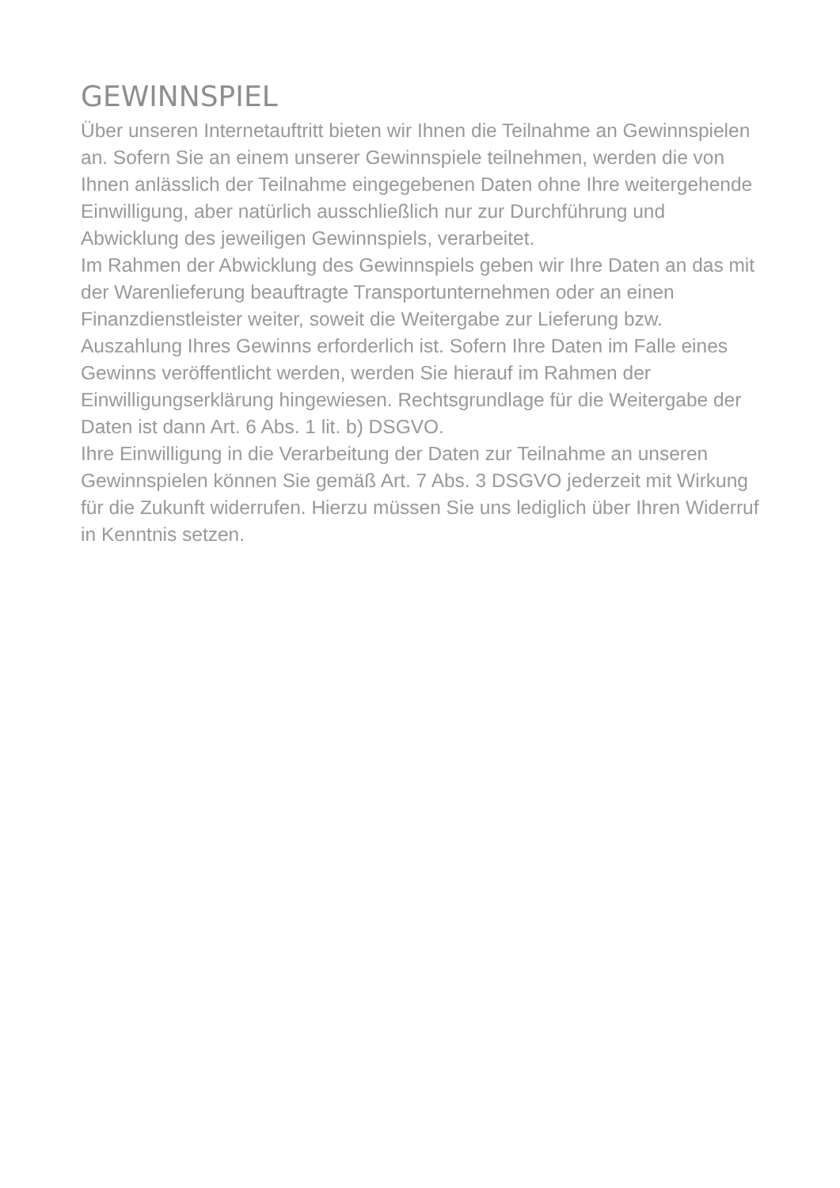GEWINNSPIEL
Über unseren Internetauftritt bieten wir Ihnen die Teilnahme an Gewinnspielen an. Sofern Sie an einem unserer Gewinnspiele teilnehmen, werden die von Ihnen anlässlich der Teilnahme eingegebenen Daten ohne Ihre weitergehende Einwilligung, aber natürlich ausschließlich nur zur Durchführung und Abwicklung des jeweiligen Gewinnspiels, verarbeitet.
Im Rahmen der Abwicklung des Gewinnspiels geben wir Ihre Daten an das mit der Warenlieferung beauftragte Transportunternehmen oder an einen Finanzdienstleister weiter, soweit die Weitergabe zur Lieferung bzw. Auszahlung Ihres Gewinns erforderlich ist. Sofern Ihre Daten im Falle eines Gewinns veröffentlicht werden, werden Sie hierauf im Rahmen der Einwilligungserklärung hingewiesen. Rechtsgrundlage für die Weitergabe der Daten ist dann Art. 6 Abs. 1 lit. b) DSGVO.
Ihre Einwilligung in die Verarbeitung der Daten zur Teilnahme an unseren Gewinnspielen können Sie gemäß Art. 7 Abs. 3 DSGVO jederzeit mit Wirkung für die Zukunft widerrufen. Hierzu müssen Sie uns lediglich über Ihren Widerruf in Kenntnis setzen.